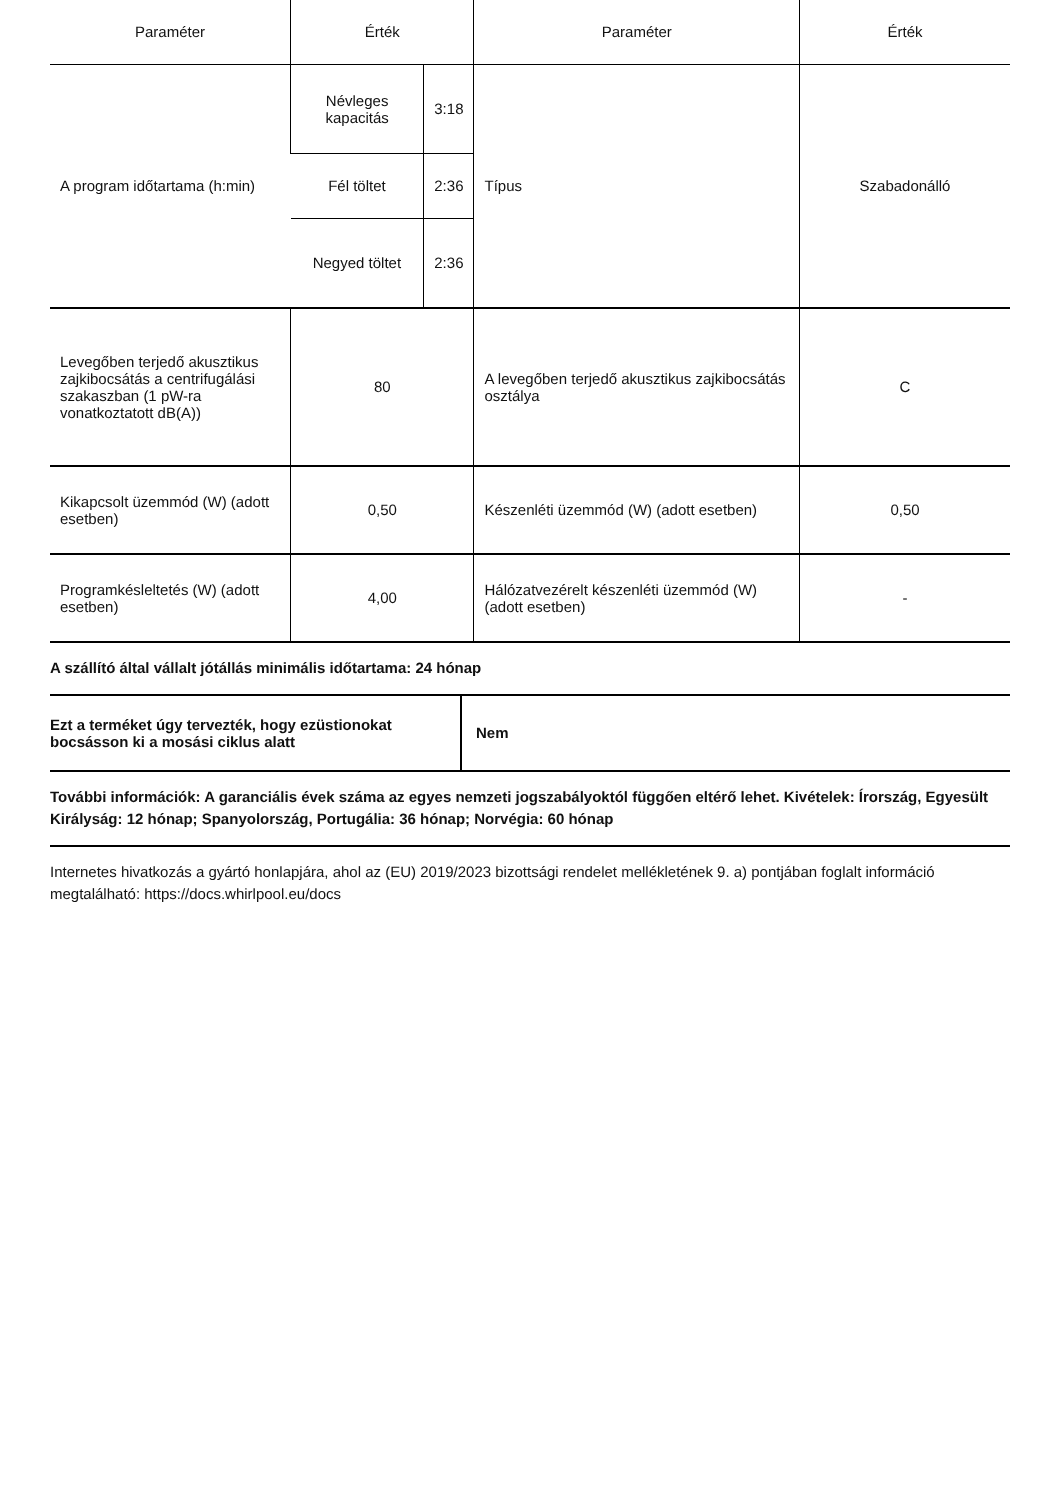| Paraméter | Érték | | Paraméter | Érték |
| --- | --- | --- | --- | --- |
| A program időtartama (h:min) | Névleges kapacitás | 3:18 | Típus | Szabadonálló |
| | Fél töltet | 2:36 | | |
| | Negyed töltet | 2:36 | | |
| Levegőben terjedő akusztikus zajkibocsátás a centrifugálási szakaszban (1 pW-ra vonatkoztatott dB(A)) | 80 | | A levegőben terjedő akusztikus zajkibocsátás osztálya | C |
| Kikapcsolt üzemmód (W) (adott esetben) | 0,50 | | Készenléti üzemmód (W) (adott esetben) | 0,50 |
| Programkésleltetés (W) (adott esetben) | 4,00 | | Hálózatvezérelt készenléti üzemmód (W) (adott esetben) | - |
A szállító által vállalt jótállás minimális időtartama: 24 hónap
| Ezt a terméket úgy tervezték, hogy ezüstionokat bocsásson ki a mosási ciklus alatt | Nem |
További információk: A garanciális évek száma az egyes nemzeti jogszabályoktól függően eltérő lehet. Kivételek: Írország, Egyesült Királyság: 12 hónap; Spanyolország, Portugália: 36 hónap; Norvégia: 60 hónap
Internetes hivatkozás a gyártó honlapjára, ahol az (EU) 2019/2023 bizottsági rendelet mellékletének 9. a) pontjában foglalt információ megtalálható: https://docs.whirlpool.eu/docs